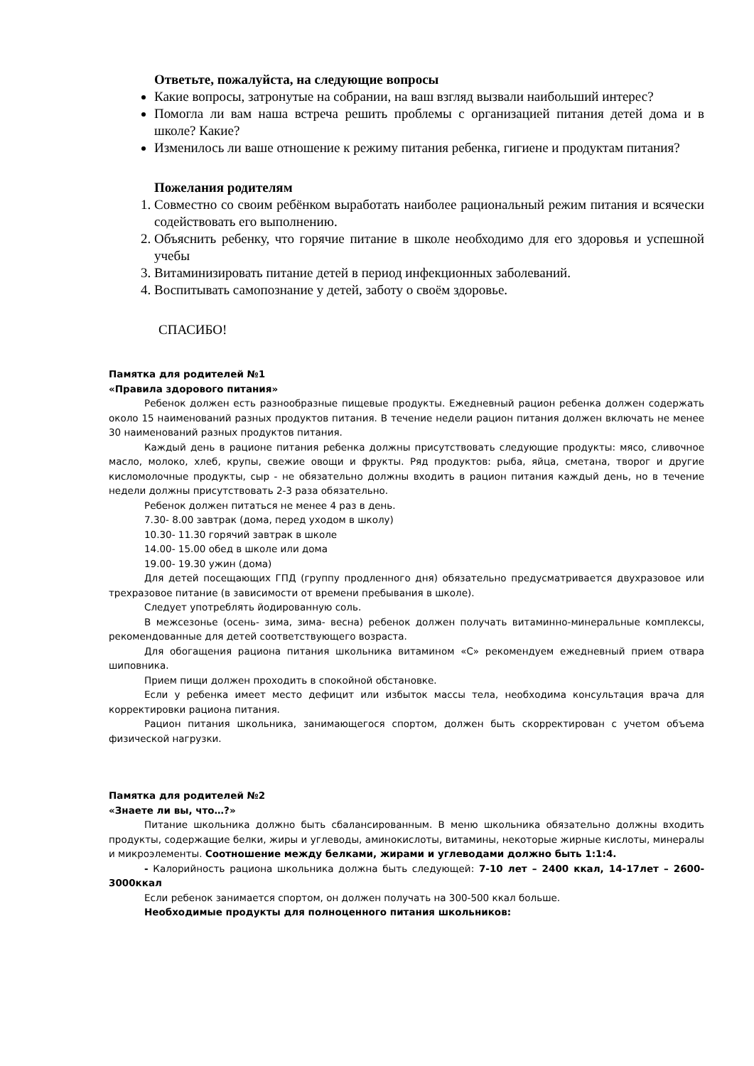Ответьте, пожалуйста, на следующие вопросы
Какие вопросы, затронутые на собрании, на ваш взгляд вызвали наибольший интерес?
Помогла ли вам наша встреча решить проблемы с организацией питания детей дома и в школе? Какие?
Изменилось ли ваше отношение к режиму питания ребенка, гигиене и продуктам питания?
Пожелания родителям
1. Совместно со своим ребёнком выработать наиболее рациональный режим питания и всячески содействовать его выполнению.
2. Объяснить ребенку, что горячие питание в школе необходимо для его здоровья и успешной учебы
3. Витаминизировать питание детей в период инфекционных заболеваний.
4. Воспитывать самопознание у детей, заботу о своём здоровье.
СПАСИБО!
Памятка для родителей №1
«Правила здорового питания»
Ребенок должен есть разнообразные пищевые продукты. Ежедневный рацион ребенка должен содержать около 15 наименований разных продуктов питания. В течение недели рацион питания должен включать не менее 30 наименований разных продуктов питания.
Каждый день в рационе питания ребенка должны присутствовать следующие продукты: мясо, сливочное масло, молоко, хлеб, крупы, свежие овощи и фрукты. Ряд продуктов: рыба, яйца, сметана, творог и другие кисломолочные продукты, сыр - не обязательно должны входить в рацион питания каждый день, но в течение недели должны присутствовать 2-3 раза обязательно.
Ребенок должен питаться не менее 4 раз в день.
7.30- 8.00 завтрак (дома, перед уходом в школу)
10.30- 11.30 горячий завтрак в школе
14.00- 15.00 обед в школе или дома
19.00- 19.30 ужин (дома)
Для детей посещающих ГПД (группу продленного дня) обязательно предусматривается двухразовое или трехразовое питание (в зависимости от времени пребывания в школе).
Следует употреблять йодированную соль.
В межсезонье (осень- зима, зима- весна) ребенок должен получать витаминно-минеральные комплексы, рекомендованные для детей соответствующего возраста.
Для обогащения рациона питания школьника витамином «С» рекомендуем ежедневный прием отвара шиповника.
Прием пищи должен проходить в спокойной обстановке.
Если у ребенка имеет место дефицит или избыток массы тела, необходима консультация врача для корректировки рациона питания.
Рацион питания школьника, занимающегося спортом, должен быть скорректирован с учетом объема физической нагрузки.
Памятка для родителей №2
«Знаете ли вы, что…?»
Питание школьника должно быть сбалансированным. В меню школьника обязательно должны входить продукты, содержащие белки, жиры и углеводы, аминокислоты, витамины, некоторые жирные кислоты, минералы и микроэлементы. Соотношение между белками, жирами и углеводами должно быть 1:1:4.
- Калорийность рациона школьника должна быть следующей: 7-10 лет – 2400 ккал, 14-17лет – 2600-3000ккал
Если ребенок занимается спортом, он должен получать на 300-500 ккал больше.
Необходимые продукты для полноценного питания школьников: